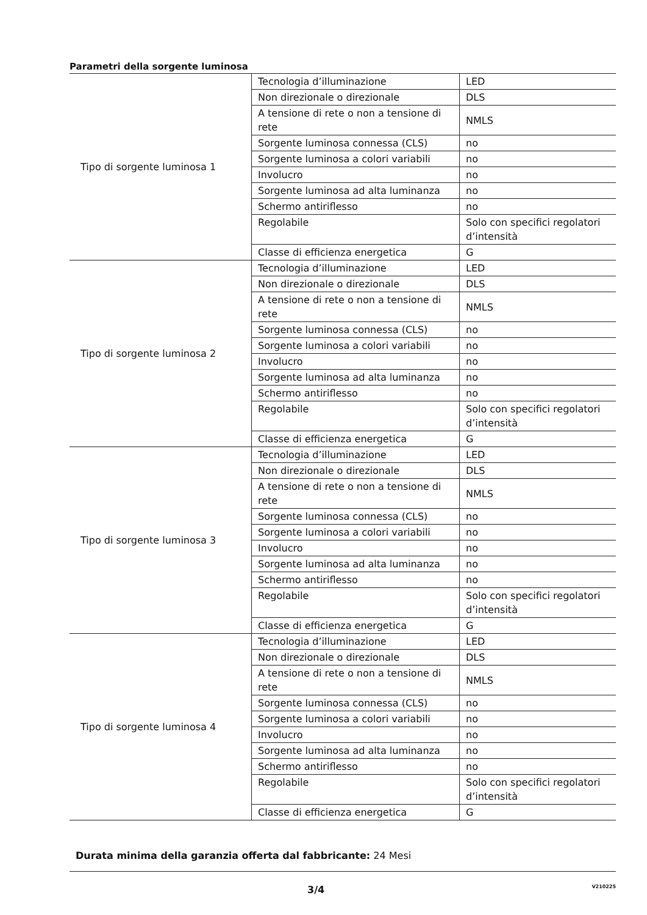Parametri della sorgente luminosa
| Tipo di sorgente luminosa 1 | Tecnologia d’illuminazione | LED |
| | Non direzionale o direzionale | DLS |
| | A tensione di rete o non a tensione di rete | NMLS |
| | Sorgente luminosa connessa (CLS) | no |
| | Sorgente luminosa a colori variabili | no |
| | Involucro | no |
| | Sorgente luminosa ad alta luminanza | no |
| | Schermo antiriflesso | no |
| | Regolabile | Solo con specifici regolatori d’intensità |
| | Classe di efficienza energetica | G |
| Tipo di sorgente luminosa 2 | Tecnologia d’illuminazione | LED |
| | Non direzionale o direzionale | DLS |
| | A tensione di rete o non a tensione di rete | NMLS |
| | Sorgente luminosa connessa (CLS) | no |
| | Sorgente luminosa a colori variabili | no |
| | Involucro | no |
| | Sorgente luminosa ad alta luminanza | no |
| | Schermo antiriflesso | no |
| | Regolabile | Solo con specifici regolatori d’intensità |
| | Classe di efficienza energetica | G |
| Tipo di sorgente luminosa 3 | Tecnologia d’illuminazione | LED |
| | Non direzionale o direzionale | DLS |
| | A tensione di rete o non a tensione di rete | NMLS |
| | Sorgente luminosa connessa (CLS) | no |
| | Sorgente luminosa a colori variabili | no |
| | Involucro | no |
| | Sorgente luminosa ad alta luminanza | no |
| | Schermo antiriflesso | no |
| | Regolabile | Solo con specifici regolatori d’intensità |
| | Classe di efficienza energetica | G |
| Tipo di sorgente luminosa 4 | Tecnologia d’illuminazione | LED |
| | Non direzionale o direzionale | DLS |
| | A tensione di rete o non a tensione di rete | NMLS |
| | Sorgente luminosa connessa (CLS) | no |
| | Sorgente luminosa a colori variabili | no |
| | Involucro | no |
| | Sorgente luminosa ad alta luminanza | no |
| | Schermo antiriflesso | no |
| | Regolabile | Solo con specifici regolatori d’intensità |
| | Classe di efficienza energetica | G |
Durata minima della garanzia offerta dal fabbricante: 24 Mesi
3/4 V210225